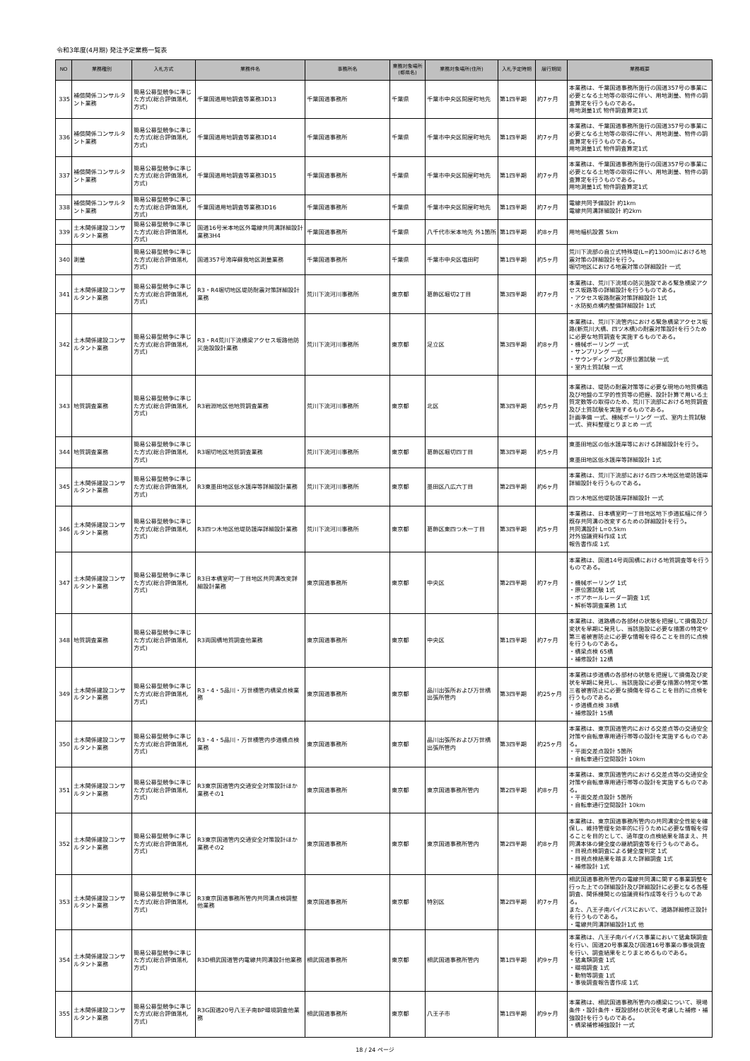令和3年度(4月期) 発注予定業務一覧表
| NO | 業務種別 | 入札方式 | 業務件名 | 事務所名 | 業務対象場所(都県名) | 業務対象場所(住所) | 入札予定時期 | 履行期間 | 業務概要 |
| --- | --- | --- | --- | --- | --- | --- | --- | --- | --- |
| 335 | 補償関係コンサルタント業務 | 簡易公募型競争に準じた方式(総合評価落札方式) | 千葉国道用地調査等業務3D13 | 千葉国道事務所 | 千葉県 | 千葉市中央区問屋町地先 | 第1四半期 | 約7ヶ月 | 本業務は、千葉国道事務所施行の国道357号の事業に必要となる土地等の取得に伴い、用地測量、物件の調査算定を行うものである。 用地測量1式 物件調査算定1式 |
| 336 | 補償関係コンサルタント業務 | 簡易公募型競争に準じた方式(総合評価落札方式) | 千葉国道用地調査等業務3D14 | 千葉国道事務所 | 千葉県 | 千葉市中央区問屋町地先 | 第1四半期 | 約7ヶ月 | 本業務は、千葉国道事務所施行の国道357号の事業に必要となる土地等の取得に伴い、用地測量、物件の調査算定を行うものである。 用地測量1式 物件調査算定1式 |
| 337 | 補償関係コンサルタント業務 | 簡易公募型競争に準じた方式(総合評価落札方式) | 千葉国道用地調査等業務3D15 | 千葉国道事務所 | 千葉県 | 千葉市中央区問屋町地先 | 第1四半期 | 約7ヶ月 | 本業務は、千葉国道事務所施行の国道357号の事業に必要となる土地等の取得に伴い、用地測量、物件の調査算定を行うものである。 用地測量1式 物件調査算定1式 |
| 338 | 補償関係コンサルタント業務 | 簡易公募型競争に準じた方式(総合評価落札方式) | 千葉国道用地調査等業務3D16 | 千葉国道事務所 | 千葉県 | 千葉市中央区問屋町地先 | 第1四半期 | 約7ヶ月 | 電線共同予備設計 約1km 電線共同溝詳細設計 約2km |
| 339 | 土木関係建設コンサルタント業務 | 簡易公募型競争に準じた方式(総合評価落札方式) | 国道16号米本地区外電線共同溝詳細設計業務3H4 | 千葉国道事務所 | 千葉県 | 八千代市米本地先 外1箇所 | 第1四半期 | 約8ヶ月 | 用地幅杭設置 5km |
| 340 | 測量 | 簡易公募型競争に準じた方式(総合評価落札方式) | 国道357号湾岸蘇我地区測量業務 | 千葉国道事務所 | 千葉県 | 千葉市中央区塩田町 | 第1四半期 | 約5ヶ月 | 荒川下流部の自立式特殊堤(L=約1300m)における地震対策の詳細設計を行う。 堀切地区における地震対策の詳細設計 一式 |
| 341 | 土木関係建設コンサルタント業務 | 簡易公募型競争に準じた方式(総合評価落札方式) | R3・R4堀切地区堤防耐震対策詳細設計業務 | 荒川下流河川事務所 | 東京都 | 葛飾区堀切2丁目 | 第3四半期 | 約7ヶ月 | 本業務は、荒川下流域の防災施設である緊急橋梁アクセス坂路等の詳細設計を行うものである。 ・アクセス坂路耐震対策詳細設計 1式 ・水防拠点構内整備詳細設計 1式 |
| 342 | 土木関係建設コンサルタント業務 | 簡易公募型競争に準じた方式(総合評価落札方式) | R3・R4荒川下流橋梁アクセス坂路他防災施設設計業務 | 荒川下流河川事務所 | 東京都 | 足立区 | 第3四半期 | 約8ヶ月 | 本業務は、荒川下流管内における緊急橋梁アクセス坂路(新荒川大橋、四ツ木橋)の耐震対策設計を行うために必要な地質調査を実施するものである。 ・機械ボーリング 一式 ・サンプリング 一式 ・サウンディング及び原位置試験 一式 ・室内土質試験 一式 |
| 343 | 地質調査業務 | 簡易公募型競争に準じた方式(総合評価落札方式) | R3岩淵地区他地質調査業務 | 荒川下流河川事務所 | 東京都 | 北区 | 第3四半期 | 約5ヶ月 | 本業務は、堤防の耐震対策等に必要な現地の地質構造及び地盤の工学的性質等の把握、設計計算で用いる土質定数等の取得のため、荒川下流部における地質調査及び土質試験を実施するものである。 計画準備 一式、機械ボーリング 一式、室内土質試験 一式、資料整理とりまとめ 一式 |
| 344 | 地質調査業務 | 簡易公募型競争に準じた方式(総合評価落札方式) | R3堀切地区地質調査業務 | 荒川下流河川事務所 | 東京都 | 葛飾区堀切四丁目 | 第3四半期 | 約5ヶ月 | 東墨田地区の低水護岸等における詳細設計を行う。 東墨田地区低水護岸等詳細設計 1式 |
| 345 | 土木関係建設コンサルタント業務 | 簡易公募型競争に準じた方式(総合評価落札方式) | R3東墨田地区低水護岸等詳細設計業務 | 荒川下流河川事務所 | 東京都 | 墨田区八広六丁目 | 第2四半期 | 約6ヶ月 | 本業務は、荒川下流部における四つ木地区他堤防護岸詳細設計を行うものである。 四つ木地区他堤防護岸詳細設計 一式 |
| 346 | 土木関係建設コンサルタント業務 | 簡易公募型競争に準じた方式(総合評価落札方式) | R3四つ木地区他堤防護岸詳細設計業務 | 荒川下流河川事務所 | 東京都 | 葛飾区東四つ木一丁目 | 第3四半期 | 約5ヶ月 | 本業務は、日本橋室町一丁目地区地下歩道拡幅に伴う既存共同溝の改変するための詳細設計を行う。 共同溝設計 L=0.5km 対外協議資料作成 1式 報告書作成 1式 |
| 347 | 土木関係建設コンサルタント業務 | 簡易公募型競争に準じた方式(総合評価落札方式) | R3日本橋室町一丁目地区共同溝改変詳細設計業務 | 東京国道事務所 | 東京都 | 中央区 | 第2四半期 | 約7ヶ月 | 本業務は、国道14号両国橋における地質調査等を行うものである。 ・機械ボーリング 1式 ・原位置試験 1式 ・ボアホールレーダー調査 1式 ・解析等調査業務 1式 |
| 348 | 地質調査業務 | 簡易公募型競争に準じた方式(総合評価落札方式) | R3両国橋地質調査他業務 | 東京国道事務所 | 東京都 | 中央区 | 第1四半期 | 約7ヶ月 | 本業務は、道路橋の各部材の状態を把握して損傷及び変状を早期に発見し、当該施設に必要な措置の特定や第三者被害防止に必要な情報を得ることを目的に点検を行うものである。 ・橋梁点検 65橋 ・補修設計 12橋 |
| 349 | 土木関係建設コンサルタント業務 | 簡易公募型競争に準じた方式(総合評価落札方式) | R3・4・5品川・万世橋管内橋梁点検業務 | 東京国道事務所 | 東京都 | 品川出張所および万世橋出張所管内 | 第3四半期 | 約25ヶ月 | 本業務は歩道橋の各部材の状態を把握して損傷及び変状を早期に発見し、当該施設に必要な措置の特定や第三者被害防止に必要な損傷を得ることを目的に点検を行うものである。 ・歩道橋点検 38橋 ・補修設計 15橋 |
| 350 | 土木関係建設コンサルタント業務 | 簡易公募型競争に準じた方式(総合評価落札方式) | R3・4・5品川・万世橋管内歩道橋点検業務 | 東京国道事務所 | 東京都 | 品川出張所および万世橋出張所管内 | 第3四半期 | 約25ヶ月 | 本業務は、東京国道管内における交差点等の交通安全対策や自転車専用通行帯等の設計を実施するものである。 ・平面交差点設計 5箇所 ・自転車通行空間設計 10km |
| 351 | 土木関係建設コンサルタント業務 | 簡易公募型競争に準じた方式(総合評価落札方式) | R3東京国道管内交通安全対策設計ほか業務その1 | 東京国道事務所 | 東京都 | 東京国道事務所管内 | 第2四半期 | 約8ヶ月 | 本業務は、東京国道管内における交差点等の交通安全対策や自転車専用通行帯等の設計を実施するものである。 ・平面交差点設計 5箇所 ・自転車通行空間設計 10km |
| 352 | 土木関係建設コンサルタント業務 | 簡易公募型競争に準じた方式(総合評価落札方式) | R3東京国道管内交通安全対策設計ほか業務その2 | 東京国道事務所 | 東京都 | 東京国道事務所管内 | 第2四半期 | 約8ヶ月 | 本業務は、東京国道事務所管内の共同溝安全性能を確保し、維持管理を効率的に行うために必要な情報を得ることを目的として、過年度の点検結果を踏まえ、共同溝本体の健全度の継続調査等を行うものである。 ・目視点検調査による健全度判定 1式 ・目視点検結果を踏まえた詳細調査 1式 ・補修設計 1式 |
| 353 | 土木関係建設コンサルタント業務 | 簡易公募型競争に準じた方式(総合評価落札方式) | R3東京国道事務所管内共同溝点検調整他業務 | 東京国道事務所 | 東京都 | 特別区 | 第2四半期 | 約7ヶ月 | 相武国道事務所管内の電線共同溝に関する事業調整を行った上での詳細設計及び詳細設計に必要となる各種調査、関係機関との協議資料作成等を行うものである。 また、八王子南バイパスにおいて、道路詳細修正設計を行うものである。 ・電線共同溝詳細設計1式 他 |
| 354 | 土木関係建設コンサルタント業務 | 簡易公募型競争に準じた方式(総合評価落札方式) | R3D相武国道管内電線共同溝設計他業務 | 相武国道事務所 | 東京都 | 相武国道事務所管内 | 第1四半期 | 約9ヶ月 | 本業務は、八王子南バイパス事業において猛禽類調査を行い、国道20号事業及び国道16号事業の事後調査を行い、調査結果をとりまとめるものである。 ・猛禽類調査 1式 ・環境調査 1式 ・動物等調査 1式 ・事後調査報告書作成 1式 |
| 355 | 土木関係建設コンサルタント業務 | 簡易公募型競争に準じた方式(総合評価落札方式) | R3G国道20号八王子南BP環境調査他業務 | 相武国道事務所 | 東京都 | 八王子市 | 第1四半期 | 約9ヶ月 | 本業務は、相武国道事務所管内の橋梁について、現場条件・設計条件・既設部材の状況を考慮した補修・補強設計を行うものである。 ・橋梁補修補強設計 一式 |
18 / 24 ページ